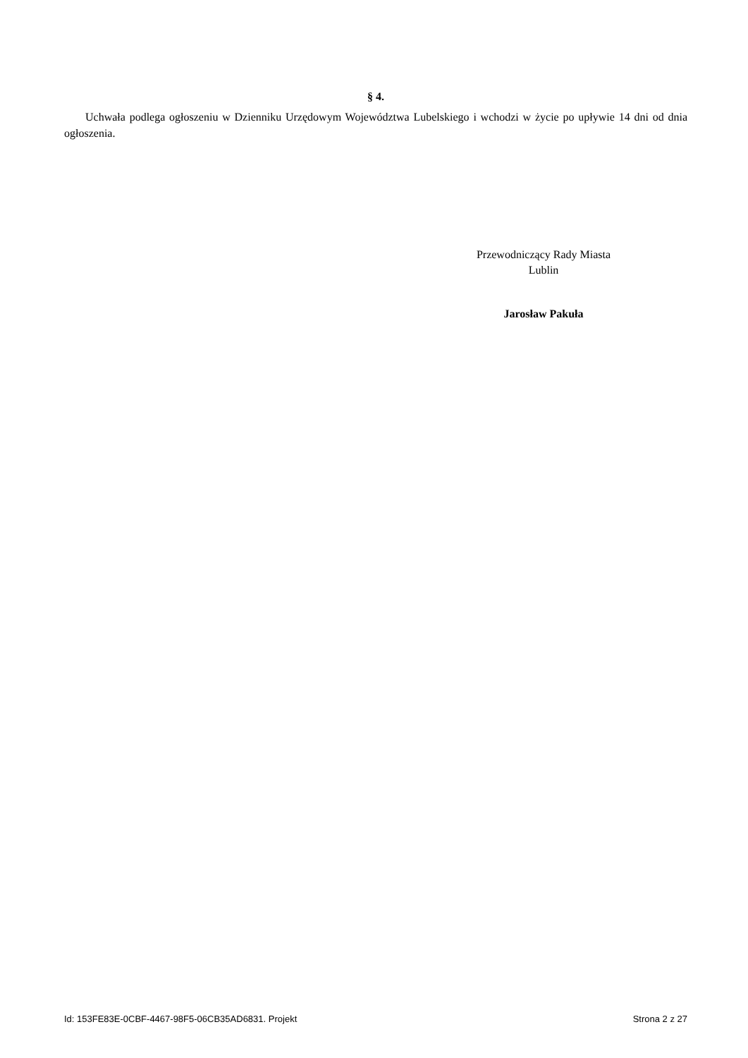§ 4.
Uchwała podlega ogłoszeniu w Dzienniku Urzędowym Województwa Lubelskiego i wchodzi w życie po upływie 14 dni od dnia ogłoszenia.
Przewodniczący Rady Miasta
Lublin
Jarosław Pakuła
Id: 153FE83E-0CBF-4467-98F5-06CB35AD6831. Projekt Strona 2 z 27